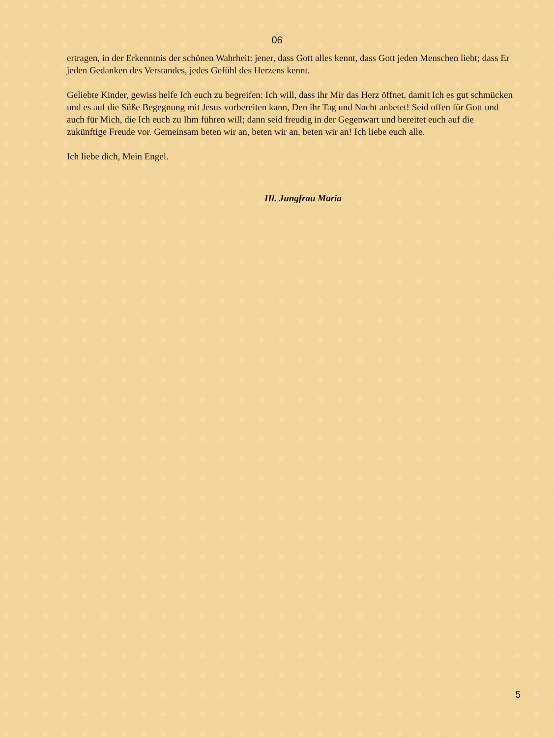06
ertragen, in der Erkenntnis der schönen Wahrheit: jener, dass Gott alles kennt, dass Gott jeden Menschen liebt; dass Er jeden Gedanken des Verstandes, jedes Gefühl des Herzens kennt.
Geliebte Kinder, gewiss helfe Ich euch zu begreifen: Ich will, dass ihr Mir das Herz öffnet, damit Ich es gut schmücken und es auf die Süße Begegnung mit Jesus vorbereiten kann, Den ihr Tag und Nacht anbetet! Seid offen für Gott und auch für Mich, die Ich euch zu Ihm führen will; dann seid freudig in der Gegenwart und bereitet euch auf die zukünftige Freude vor. Gemeinsam beten wir an, beten wir an, beten wir an! Ich liebe euch alle.
Ich liebe dich, Mein Engel.
Hl. Jungfrau Maria
5